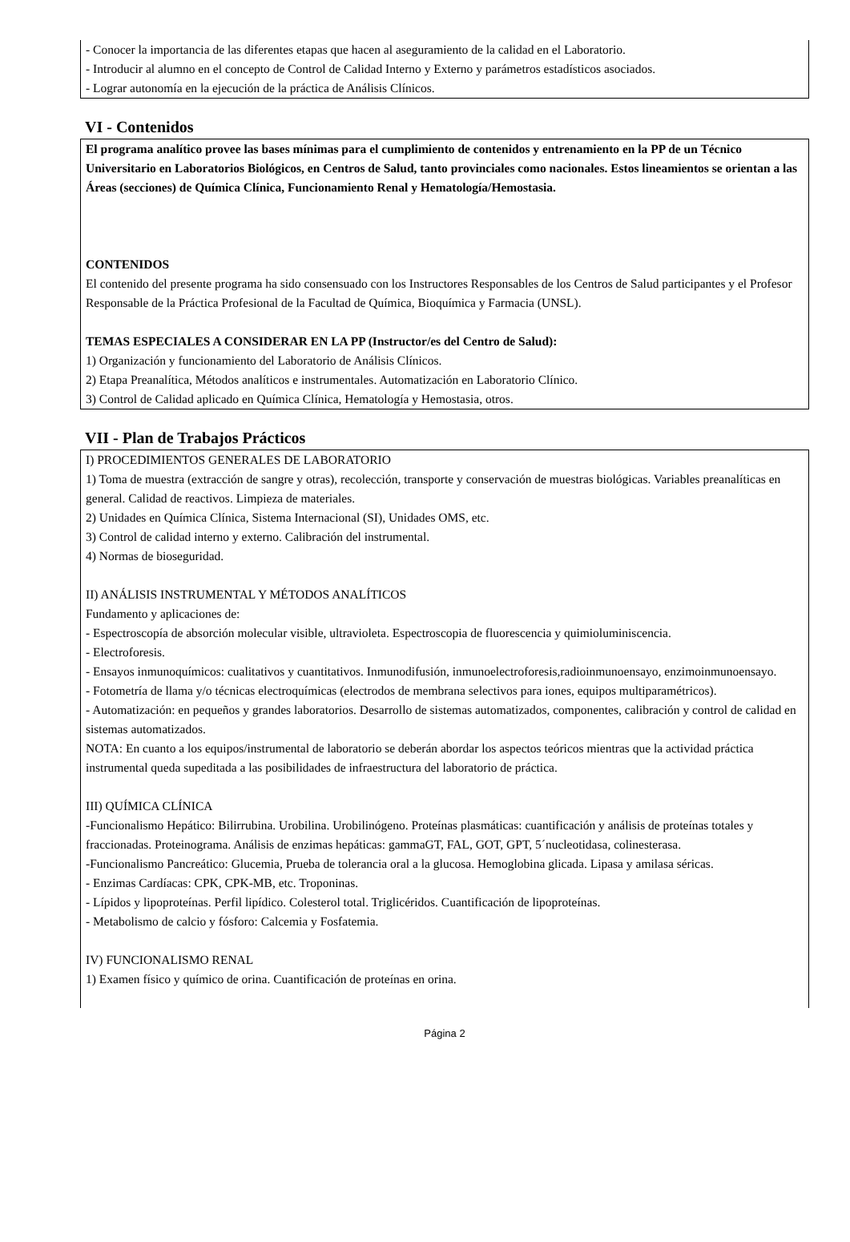- Conocer la importancia de las diferentes etapas que hacen al aseguramiento de la calidad en el Laboratorio.
- Introducir al alumno en el concepto de Control de Calidad Interno y Externo y parámetros estadísticos asociados.
- Lograr autonomía en la ejecución de la práctica de Análisis Clínicos.
VI - Contenidos
El programa analítico provee las bases mínimas para el cumplimiento de contenidos y entrenamiento en la PP de un Técnico Universitario en Laboratorios Biológicos, en Centros de Salud, tanto provinciales como nacionales. Estos lineamientos se orientan a las Áreas (secciones) de Química Clínica, Funcionamiento Renal y Hematología/Hemostasia.
CONTENIDOS
El contenido del presente programa ha sido consensuado con los Instructores Responsables de los Centros de Salud participantes y el Profesor Responsable de la Práctica Profesional de la Facultad de Química, Bioquímica y Farmacia (UNSL).
TEMAS ESPECIALES A CONSIDERAR EN LA PP (Instructor/es del Centro de Salud):
1) Organización y funcionamiento del Laboratorio de Análisis Clínicos.
2) Etapa Preanalítica, Métodos analíticos e instrumentales. Automatización en Laboratorio Clínico.
3) Control de Calidad aplicado en Química Clínica, Hematología y Hemostasia, otros.
VII - Plan de Trabajos Prácticos
I) PROCEDIMIENTOS GENERALES DE LABORATORIO
1) Toma de muestra (extracción de sangre y otras), recolección, transporte y conservación de muestras biológicas. Variables preanalíticas en general. Calidad de reactivos. Limpieza de materiales.
2) Unidades en Química Clínica, Sistema Internacional (SI), Unidades OMS, etc.
3) Control de calidad interno y externo. Calibración del instrumental.
4) Normas de bioseguridad.
II) ANÁLISIS INSTRUMENTAL Y MÉTODOS ANALÍTICOS
Fundamento y aplicaciones de:
- Espectroscopía de absorción molecular visible, ultravioleta. Espectroscopia de fluorescencia y quimioluminiscencia.
- Electroforesis.
- Ensayos inmunoquímicos: cualitativos y cuantitativos. Inmunodifusión, inmunoelectroforesis,radioinmunoensayo, enzimoinmunoensayo.
- Fotometría de llama y/o técnicas electroquímicas (electrodos de membrana selectivos para iones, equipos multiparamétricos).
- Automatización: en pequeños y grandes laboratorios. Desarrollo de sistemas automatizados, componentes, calibración y control de calidad en sistemas automatizados.
NOTA: En cuanto a los equipos/instrumental de laboratorio se deberán abordar los aspectos teóricos mientras que la actividad práctica instrumental queda supeditada a las posibilidades de infraestructura del laboratorio de práctica.
III) QUÍMICA CLÍNICA
-Funcionalismo Hepático: Bilirrubina. Urobilina. Urobilinógeno. Proteínas plasmáticas: cuantificación y análisis de proteínas totales y fraccionadas. Proteinograma. Análisis de enzimas hepáticas: gammaGT, FAL, GOT, GPT, 5´nucleotidasa, colinesterasa.
-Funcionalismo Pancreático: Glucemia, Prueba de tolerancia oral a la glucosa. Hemoglobina glicada. Lipasa y amilasa séricas.
- Enzimas Cardíacas: CPK, CPK-MB, etc. Troponinas.
- Lípidos y lipoproteínas. Perfil lipídico. Colesterol total. Triglicéridos. Cuantificación de lipoproteínas.
- Metabolismo de calcio y fósforo: Calcemia y Fosfatemia.
IV) FUNCIONALISMO RENAL
1) Examen físico y químico de orina. Cuantificación de proteínas en orina.
Página 2